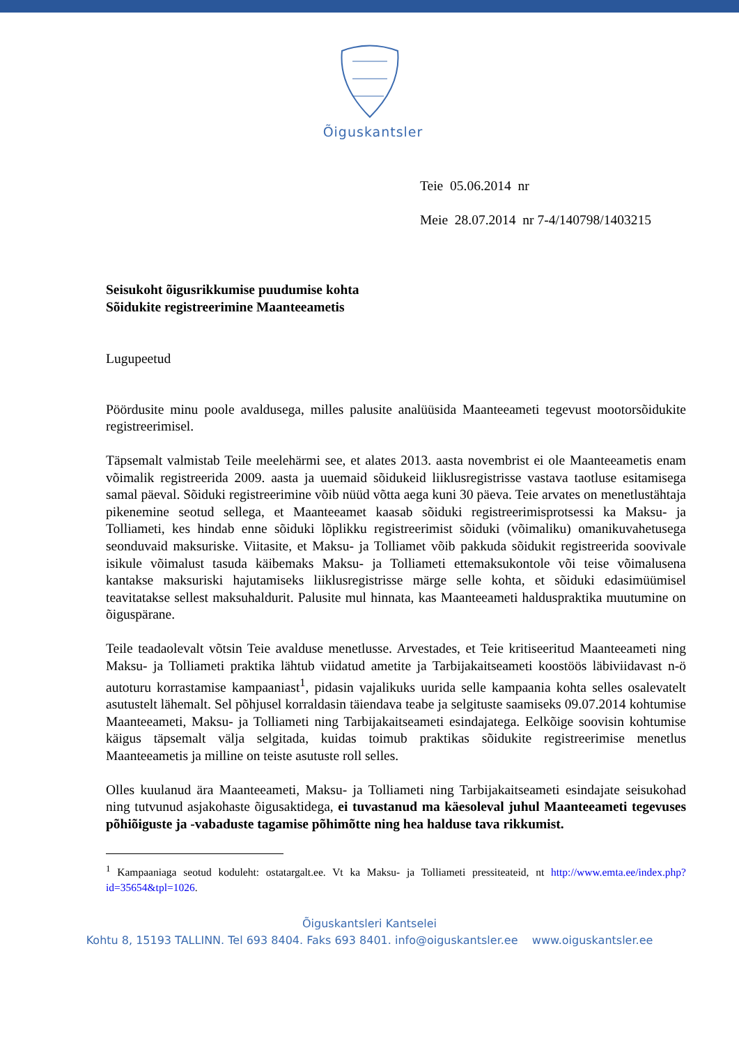Õiguskantsler
Teie 05.06.2014 nr
Meie 28.07.2014 nr 7-4/140798/1403215
Seisukoht õigusrikkumise puudumise kohta
Sõidukite registreerimine Maanteeametis
Lugupeetud
Pöördusite minu poole avaldusega, milles palusite analüüsida Maanteeameti tegevust mootorsõidukite registreerimisel.
Täpsemalt valmistab Teile meelehärmi see, et alates 2013. aasta novembrist ei ole Maanteeametis enam võimalik registreerida 2009. aasta ja uuemaid sõidukeid liiklusregistrisse vastava taotluse esitamisega samal päeval. Sõiduki registreerimine võib nüüd võtta aega kuni 30 päeva. Teie arvates on menetlustähtaja pikenemine seotud sellega, et Maanteeamet kaasab sõiduki registreerimisprotsessi ka Maksu- ja Tolliameti, kes hindab enne sõiduki lõplikku registreerimist sõiduki (võimaliku) omanikuvahetusega seonduvaid maksuriske. Viitasite, et Maksu- ja Tolliamet võib pakkuda sõidukit registreerida soovivale isikule võimalust tasuda käibemaks Maksu- ja Tolliameti ettemaksukontole või teise võimalusena kantakse maksuriski hajutamiseks liiklusregistrisse märge selle kohta, et sõiduki edasimüümisel teavitatakse sellest maksuhaldurit. Palusite mul hinnata, kas Maanteeameti halduspraktika muutumine on õiguspärane.
Teile teadaolevalt võtsin Teie avalduse menetlusse. Arvestades, et Teie kritiseeritud Maanteeameti ning Maksu- ja Tolliameti praktika lähtub viidatud ametite ja Tarbijakaitseameti koostöös läbiviidavast n-ö autoturu korrastamise kampaaniast<sup>1</sup>, pidasin vajalikuks uurida selle kampaania kohta selles osalevatelt asutustelt lähemalt. Sel põhjusel korraldasin täiendava teabe ja selgituste saamiseks 09.07.2014 kohtumise Maanteeameti, Maksu- ja Tolliameti ning Tarbijakaitseameti esindajatega. Eelkõige soovisin kohtumise käigus täpsemalt välja selgitada, kuidas toimub praktikas sõidukite registreerimise menetlus Maanteeametis ja milline on teiste asutuste roll selles.
Olles kuulanud ära Maanteeameti, Maksu- ja Tolliameti ning Tarbijakaitseameti esindajate seisukohad ning tutvunud asjakohaste õigusaktidega, ei tuvastanud ma käesoleval juhul Maanteeameti tegevuses põhiõiguste ja -vabaduste tagamise põhimõtte ning hea halduse tava rikkumist.
<sup>1</sup> Kampaaniaga seotud koduleht: ostatargalt.ee. Vt ka Maksu- ja Tolliameti pressiteateid, nt http://www.emta.ee/index.php?id=35654&tpl=1026.
Õiguskantsleri Kantselei
Kohtu 8, 15193 TALLINN. Tel 693 8404. Faks 693 8401. info@oiguskantsler.ee www.oiguskantsler.ee